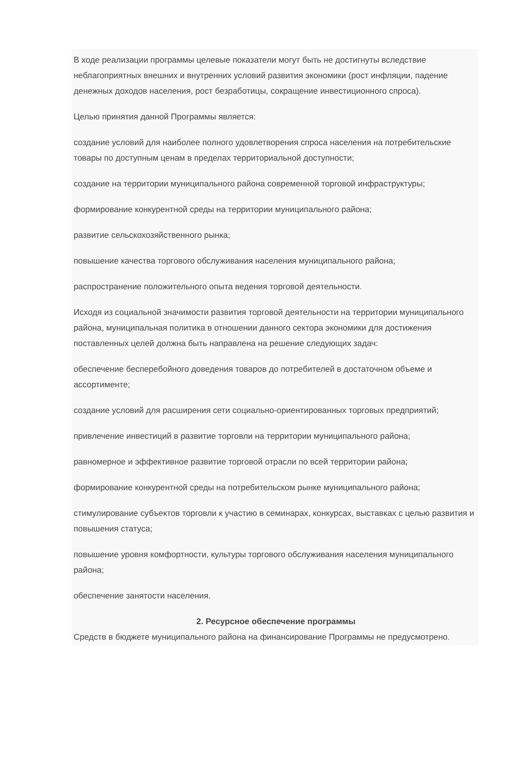В ходе реализации программы целевые показатели могут быть не достигнуты вследствие неблагоприятных внешних и внутренних условий развития экономики (рост инфляции, падение денежных доходов населения, рост безработицы, сокращение инвестиционного спроса).
Целью принятия данной Программы является:
создание условий для наиболее полного удовлетворения спроса населения на потребительские товары по доступным ценам в пределах территориальной доступности;
создание на территории муниципального района современной торговой инфраструктуры;
формирование конкурентной среды на территории муниципального района;
развитие сельскохозяйственного рынка;
повышение качества торгового обслуживания населения муниципального района;
распространение положительного опыта ведения торговой деятельности.
Исходя из социальной значимости развития торговой деятельности на территории муниципального района, муниципальная политика в отношении данного сектора экономики для достижения поставленных целей должна быть направлена на решение следующих задач:
обеспечение бесперебойного доведения товаров до потребителей в достаточном объеме и ассортименте;
создание условий для расширения сети социально-ориентированных торговых предприятий;
привлечение инвестиций в развитие торговли на территории муниципального района;
равномерное и эффективное развитие торговой отрасли по всей территории района;
формирование конкурентной среды на потребительском рынке муниципального района;
стимулирование субъектов торговли к участию в семинарах, конкурсах, выставках с целью развития и повышения статуса;
повышение уровня комфортности, культуры торгового обслуживания населения муниципального района;
обеспечение занятости населения.
2. Ресурсное обеспечение программы
Средств в бюджете муниципального района на финансирование Программы не предусмотрено.